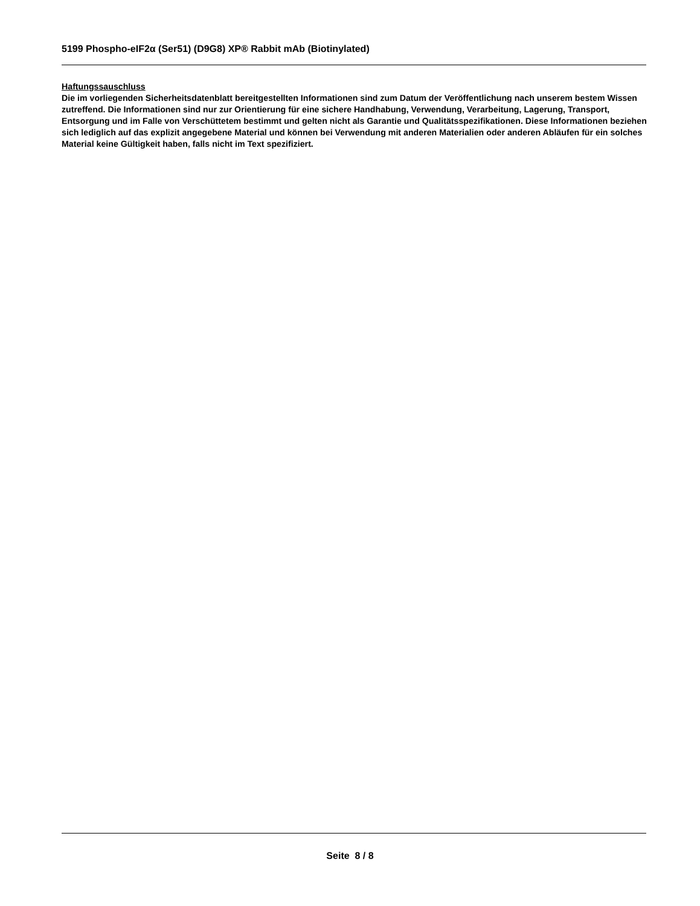5199 Phospho-eIF2α (Ser51) (D9G8) XP® Rabbit mAb (Biotinylated)
Haftungssauschluss
Die im vorliegenden Sicherheitsdatenblatt bereitgestellten Informationen sind zum Datum der Veröffentlichung nach unserem bestem Wissen zutreffend. Die Informationen sind nur zur Orientierung für eine sichere Handhabung, Verwendung, Verarbeitung, Lagerung, Transport, Entsorgung und im Falle von Verschüttetem bestimmt und gelten nicht als Garantie und Qualitätsspezifikationen. Diese Informationen beziehen sich lediglich auf das explizit angegebene Material und können bei Verwendung mit anderen Materialien oder anderen Abläufen für ein solches Material keine Gültigkeit haben, falls nicht im Text spezifiziert.
Seite 8 / 8